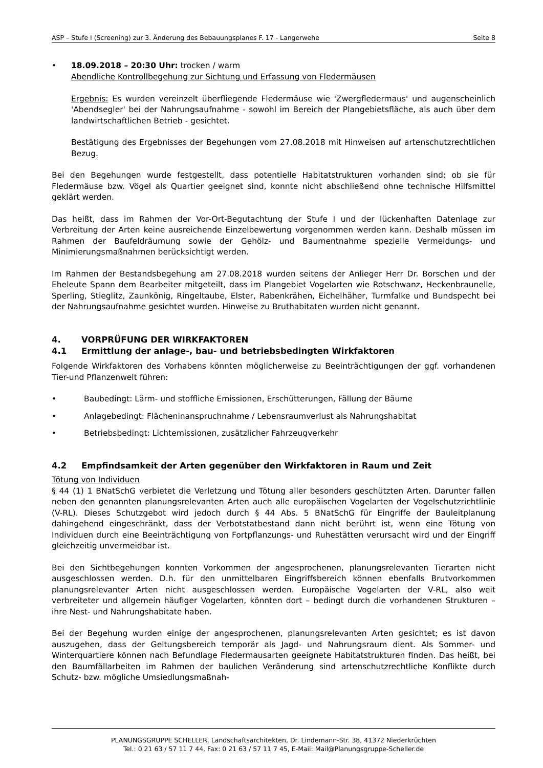ASP – Stufe I (Screening) zur 3. Änderung des Bebauungsplanes F. 17 - Langerwehe Seite 8
• 18.09.2018 – 20:30 Uhr: trocken / warm
Abendliche Kontrollbegehung zur Sichtung und Erfassung von Fledermäusen
Ergebnis: Es wurden vereinzelt überfliegende Fledermäuse wie 'Zwergfledermaus' und augenscheinlich 'Abendsegler' bei der Nahrungsaufnahme - sowohl im Bereich der Plangebietsfläche, als auch über dem landwirtschaftlichen Betrieb - gesichtet.
Bestätigung des Ergebnisses der Begehungen vom 27.08.2018 mit Hinweisen auf artenschutzrechtlichen Bezug.
Bei den Begehungen wurde festgestellt, dass potentielle Habitatstrukturen vorhanden sind; ob sie für Fledermäuse bzw. Vögel als Quartier geeignet sind, konnte nicht abschließend ohne technische Hilfsmittel geklärt werden.
Das heißt, dass im Rahmen der Vor-Ort-Begutachtung der Stufe I und der lückenhaften Datenlage zur Verbreitung der Arten keine ausreichende Einzelbewertung vorgenommen werden kann. Deshalb müssen im Rahmen der Baufeldräumung sowie der Gehölz- und Baumentnahme spezielle Vermeidungs- und Minimierungsmaßnahmen berücksichtigt werden.
Im Rahmen der Bestandsbegehung am 27.08.2018 wurden seitens der Anlieger Herr Dr. Borschen und der Eheleute Spann dem Bearbeiter mitgeteilt, dass im Plangebiet Vogelarten wie Rotschwanz, Heckenbraunelle, Sperling, Stieglitz, Zaunkönig, Ringeltaube, Elster, Rabenkrähen, Eichelhäher, Turmfalke und Bundspecht bei der Nahrungsaufnahme gesichtet wurden. Hinweise zu Bruthabitaten wurden nicht genannt.
4. VORPRÜFUNG DER WIRKFAKTOREN
4.1 Ermittlung der anlage-, bau- und betriebsbedingten Wirkfaktoren
Folgende Wirkfaktoren des Vorhabens könnten möglicherweise zu Beeinträchtigungen der ggf. vorhandenen Tier-und Pflanzenwelt führen:
• Baubedingt: Lärm- und stoffliche Emissionen, Erschütterungen, Fällung der Bäume
• Anlagebedingt: Flächeninanspruchnahme / Lebensraumverlust als Nahrungshabitat
• Betriebsbedingt: Lichtemissionen, zusätzlicher Fahrzeugverkehr
4.2 Empfindsamkeit der Arten gegenüber den Wirkfaktoren in Raum und Zeit
Tötung von Individuen
§ 44 (1) 1 BNatSchG verbietet die Verletzung und Tötung aller besonders geschützten Arten. Darunter fallen neben den genannten planungsrelevanten Arten auch alle europäischen Vogelarten der Vogelschutzrichtlinie (V-RL). Dieses Schutzgebot wird jedoch durch § 44 Abs. 5 BNatSchG für Eingriffe der Bauleitplanung dahingehend eingeschränkt, dass der Verbotstatbestand dann nicht berührt ist, wenn eine Tötung von Individuen durch eine Beeinträchtigung von Fortpflanzungs- und Ruhestätten verursacht wird und der Eingriff gleichzeitig unvermeidbar ist.
Bei den Sichtbegehungen konnten Vorkommen der angesprochenen, planungsrelevanten Tierarten nicht ausgeschlossen werden. D.h. für den unmittelbaren Eingriffsbereich können ebenfalls Brutvorkommen planungsrelevanter Arten nicht ausgeschlossen werden. Europäische Vogelarten der V-RL, also weit verbreiteter und allgemein häufiger Vogelarten, könnten dort – bedingt durch die vorhandenen Strukturen – ihre Nest- und Nahrungshabitate haben.
Bei der Begehung wurden einige der angesprochenen, planungsrelevanten Arten gesichtet; es ist davon auszugehen, dass der Geltungsbereich temporär als Jagd- und Nahrungsraum dient. Als Sommer- und Winterquartiere können nach Befundlage Fledermausarten geeignete Habitatstrukturen finden. Das heißt, bei den Baumfällarbeiten im Rahmen der baulichen Veränderung sind artenschutzrechtliche Konflikte durch Schutz- bzw. mögliche Umsiedlungsmaßnah-
PLANUNGSGRUPPE SCHELLER, Landschaftsarchitekten, Dr. Lindemann-Str. 38, 41372 Niederkrüchten
Tel.: 0 21 63 / 57 11 7 44, Fax: 0 21 63 / 57 11 7 45, E-Mail: Mail@Planungsgruppe-Scheller.de